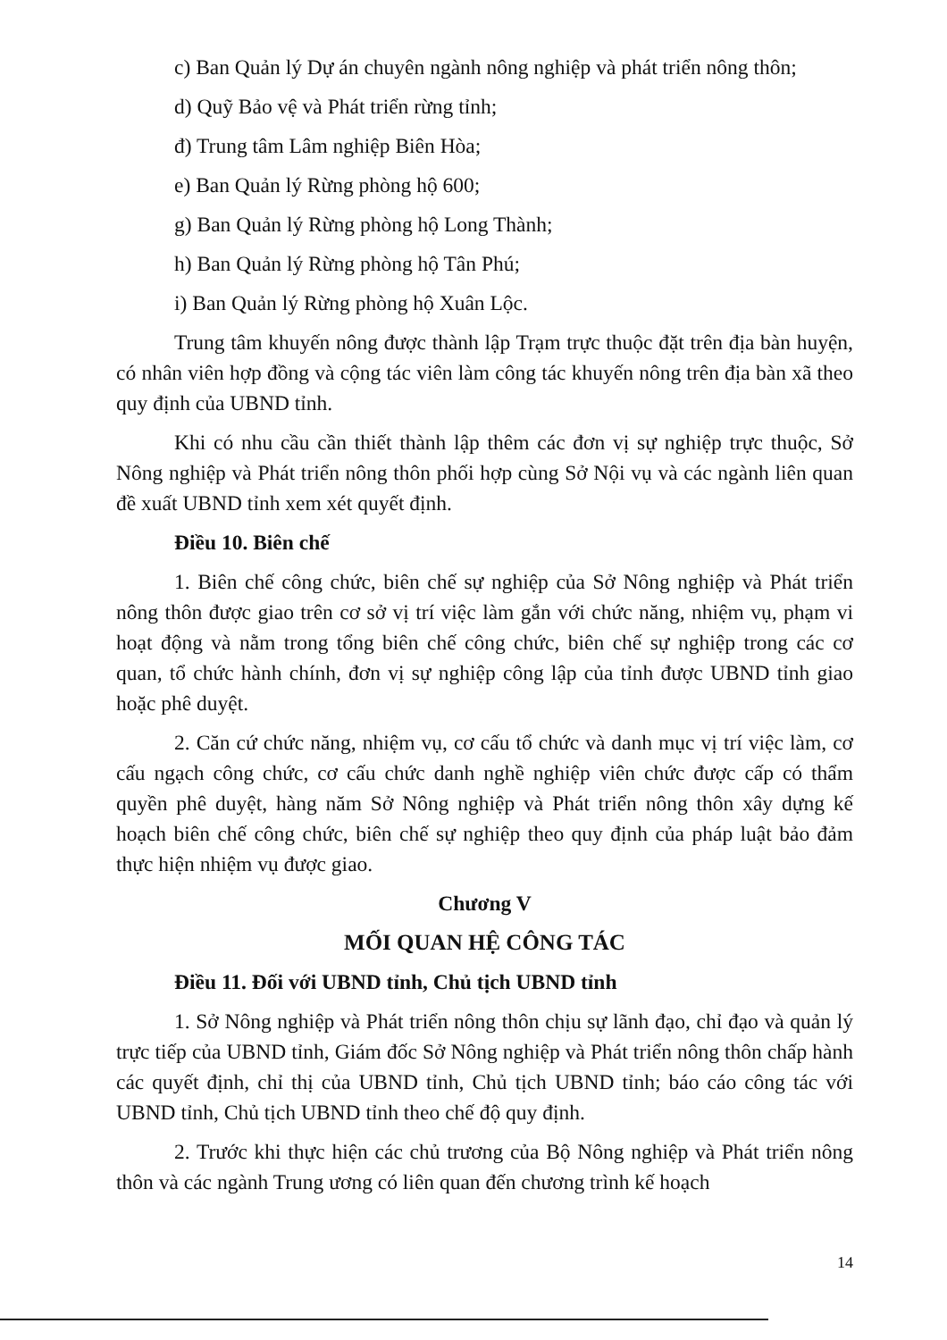c) Ban Quản lý Dự án chuyên ngành nông nghiệp và phát triển nông thôn;
d) Quỹ Bảo vệ và Phát triển rừng tỉnh;
đ) Trung tâm Lâm nghiệp Biên Hòa;
e) Ban Quản lý Rừng phòng hộ 600;
g) Ban Quản lý Rừng phòng hộ Long Thành;
h) Ban Quản lý Rừng phòng hộ Tân Phú;
i) Ban Quản lý Rừng phòng hộ Xuân Lộc.
Trung tâm khuyến nông được thành lập Trạm trực thuộc đặt trên địa bàn huyện, có nhân viên hợp đồng và cộng tác viên làm công tác khuyến nông trên địa bàn xã theo quy định của UBND tỉnh.
Khi có nhu cầu cần thiết thành lập thêm các đơn vị sự nghiệp trực thuộc, Sở Nông nghiệp và Phát triển nông thôn phối hợp cùng Sở Nội vụ và các ngành liên quan đề xuất UBND tỉnh xem xét quyết định.
Điều 10. Biên chế
1. Biên chế công chức, biên chế sự nghiệp của Sở Nông nghiệp và Phát triển nông thôn được giao trên cơ sở vị trí việc làm gắn với chức năng, nhiệm vụ, phạm vi hoạt động và nằm trong tổng biên chế công chức, biên chế sự nghiệp trong các cơ quan, tổ chức hành chính, đơn vị sự nghiệp công lập của tỉnh được UBND tỉnh giao hoặc phê duyệt.
2. Căn cứ chức năng, nhiệm vụ, cơ cấu tổ chức và danh mục vị trí việc làm, cơ cấu ngạch công chức, cơ cấu chức danh nghề nghiệp viên chức được cấp có thẩm quyền phê duyệt, hàng năm Sở Nông nghiệp và Phát triển nông thôn xây dựng kế hoạch biên chế công chức, biên chế sự nghiệp theo quy định của pháp luật bảo đảm thực hiện nhiệm vụ được giao.
Chương V
MỐI QUAN HỆ CÔNG TÁC
Điều 11. Đối với UBND tỉnh, Chủ tịch UBND tỉnh
1. Sở Nông nghiệp và Phát triển nông thôn chịu sự lãnh đạo, chỉ đạo và quản lý trực tiếp của UBND tỉnh, Giám đốc Sở Nông nghiệp và Phát triển nông thôn chấp hành các quyết định, chỉ thị của UBND tỉnh, Chủ tịch UBND tỉnh; báo cáo công tác với UBND tỉnh, Chủ tịch UBND tỉnh theo chế độ quy định.
2. Trước khi thực hiện các chủ trương của Bộ Nông nghiệp và Phát triển nông thôn và các ngành Trung ương có liên quan đến chương trình kế hoạch
14